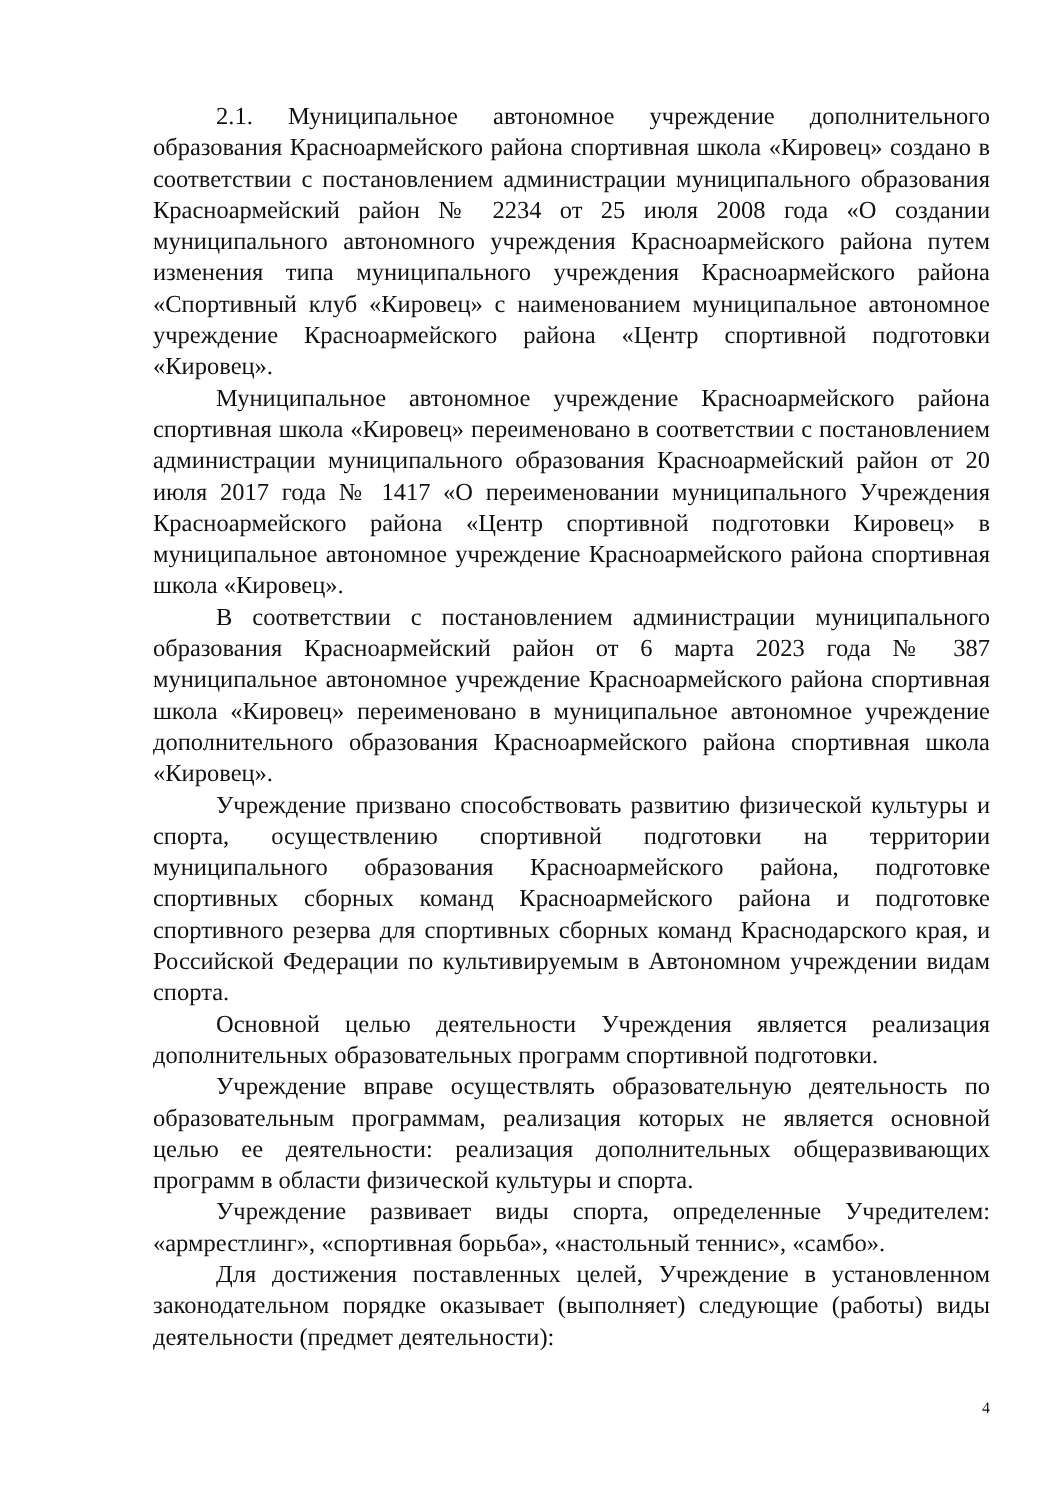2.1. Муниципальное автономное учреждение дополнительного образования Красноармейского района спортивная школа «Кировец» создано в соответствии с постановлением администрации муниципального образования Красноармейский район № 2234 от 25 июля 2008 года «О создании муниципального автономного учреждения Красноармейского района путем изменения типа муниципального учреждения Красноармейского района «Спортивный клуб «Кировец» с наименованием муниципальное автономное учреждение Красноармейского района «Центр спортивной подготовки «Кировец».
Муниципальное автономное учреждение Красноармейского района спортивная школа «Кировец» переименовано в соответствии с постановлением администрации муниципального образования Красноармейский район от 20 июля 2017 года № 1417 «О переименовании муниципального Учреждения Красноармейского района «Центр спортивной подготовки Кировец» в муниципальное автономное учреждение Красноармейского района спортивная школа «Кировец».
В соответствии с постановлением администрации муниципального образования Красноармейский район от 6 марта 2023 года № 387 муниципальное автономное учреждение Красноармейского района спортивная школа «Кировец» переименовано в муниципальное автономное учреждение дополнительного образования Красноармейского района спортивная школа «Кировец».
Учреждение призвано способствовать развитию физической культуры и спорта, осуществлению спортивной подготовки на территории муниципального образования Красноармейского района, подготовке спортивных сборных команд Красноармейского района и подготовке спортивного резерва для спортивных сборных команд Краснодарского края, и Российской Федерации по культивируемым в Автономном учреждении видам спорта.
Основной целью деятельности Учреждения является реализация дополнительных образовательных программ спортивной подготовки.
Учреждение вправе осуществлять образовательную деятельность по образовательным программам, реализация которых не является основной целью ее деятельности: реализация дополнительных общеразвивающих программ в области физической культуры и спорта.
Учреждение развивает виды спорта, определенные Учредителем: «армрестлинг», «спортивная борьба», «настольный теннис», «самбо».
Для достижения поставленных целей, Учреждение в установленном законодательном порядке оказывает (выполняет) следующие (работы) виды деятельности (предмет деятельности):
4